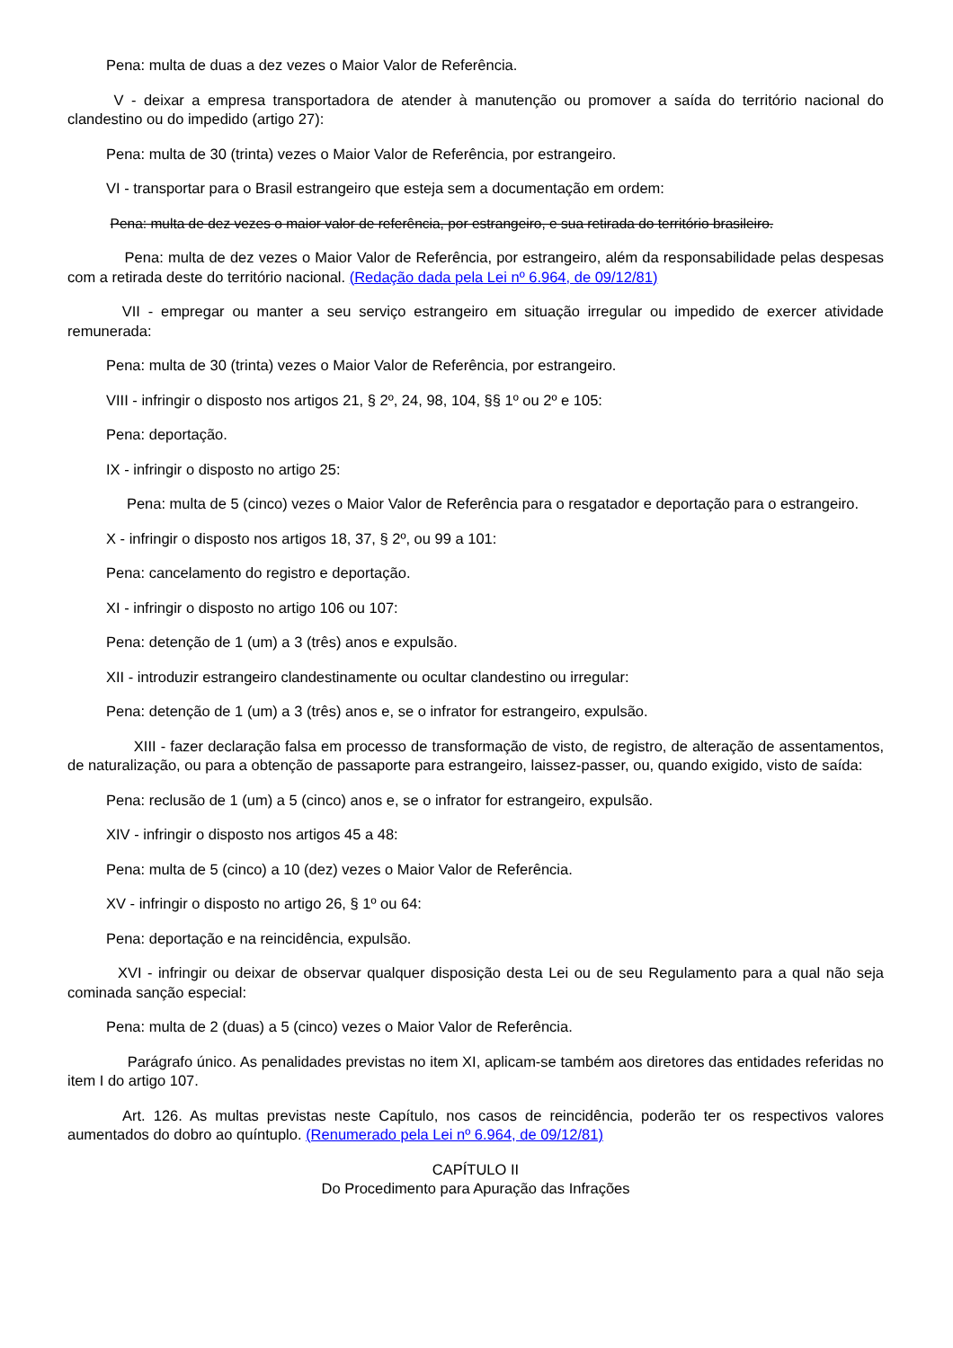Pena: multa de duas a dez vezes o Maior Valor de Referência.
V - deixar a empresa transportadora de atender à manutenção ou promover a saída do território nacional do clandestino ou do impedido (artigo 27):
Pena: multa de 30 (trinta) vezes o Maior Valor de Referência, por estrangeiro.
VI - transportar para o Brasil estrangeiro que esteja sem a documentação em ordem:
Pena: multa de dez vezes o maior valor de referência, por estrangeiro, e sua retirada do território brasileiro.
Pena: multa de dez vezes o Maior Valor de Referência, por estrangeiro, além da responsabilidade pelas despesas com a retirada deste do território nacional. (Redação dada pela Lei nº 6.964, de 09/12/81)
VII - empregar ou manter a seu serviço estrangeiro em situação irregular ou impedido de exercer atividade remunerada:
Pena: multa de 30 (trinta) vezes o Maior Valor de Referência, por estrangeiro.
VIII - infringir o disposto nos artigos 21, § 2º, 24, 98, 104, §§ 1º ou 2º e 105:
Pena: deportação.
IX - infringir o disposto no artigo 25:
Pena: multa de 5 (cinco) vezes o Maior Valor de Referência para o resgatador e deportação para o estrangeiro.
X - infringir o disposto nos artigos 18, 37, § 2º, ou 99 a 101:
Pena: cancelamento do registro e deportação.
XI - infringir o disposto no artigo 106 ou 107:
Pena: detenção de 1 (um) a 3 (três) anos e expulsão.
XII - introduzir estrangeiro clandestinamente ou ocultar clandestino ou irregular:
Pena: detenção de 1 (um) a 3 (três) anos e, se o infrator for estrangeiro, expulsão.
XIII - fazer declaração falsa em processo de transformação de visto, de registro, de alteração de assentamentos, de naturalização, ou para a obtenção de passaporte para estrangeiro, laissez-passer, ou, quando exigido, visto de saída:
Pena: reclusão de 1 (um) a 5 (cinco) anos e, se o infrator for estrangeiro, expulsão.
XIV - infringir o disposto nos artigos 45 a 48:
Pena: multa de 5 (cinco) a 10 (dez) vezes o Maior Valor de Referência.
XV - infringir o disposto no artigo 26, § 1º ou 64:
Pena: deportação e na reincidência, expulsão.
XVI - infringir ou deixar de observar qualquer disposição desta Lei ou de seu Regulamento para a qual não seja cominada sanção especial:
Pena: multa de 2 (duas) a 5 (cinco) vezes o Maior Valor de Referência.
Parágrafo único. As penalidades previstas no item XI, aplicam-se também aos diretores das entidades referidas no item I do artigo 107.
Art. 126. As multas previstas neste Capítulo, nos casos de reincidência, poderão ter os respectivos valores aumentados do dobro ao quíntuplo. (Renumerado pela Lei nº 6.964, de 09/12/81)
CAPÍTULO II
Do Procedimento para Apuração das Infrações